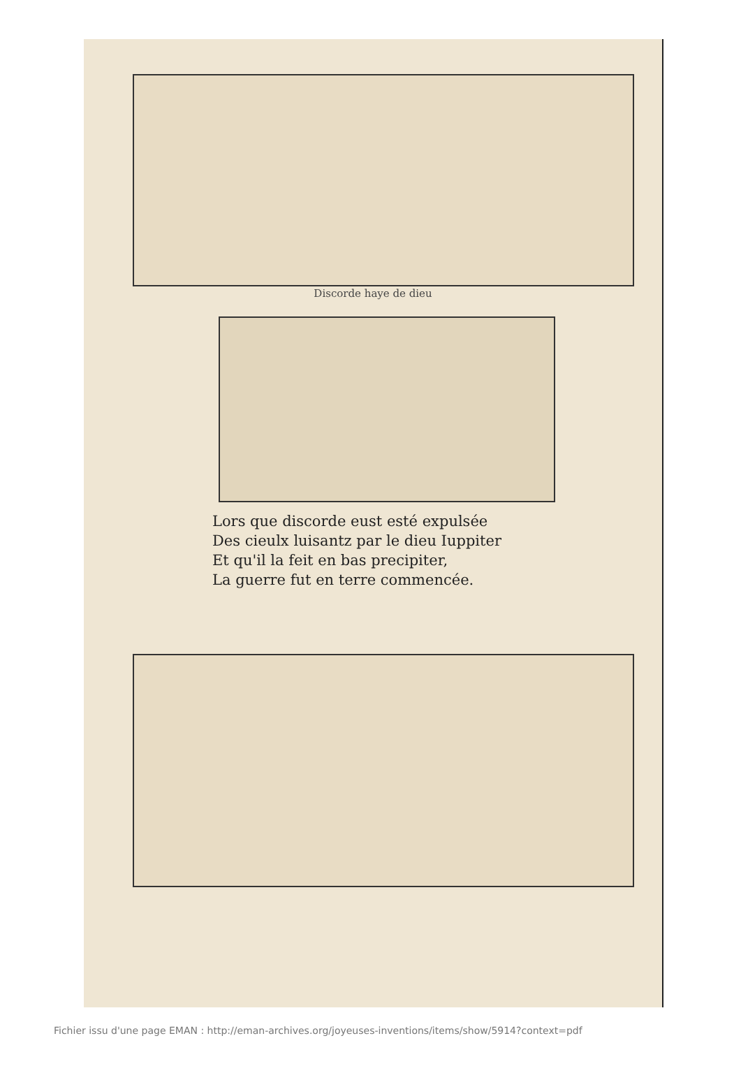Discorde haye de dieu
Lors que discorde eust esté expulsée
Des cieulx luisantz par le dieu Iuppiter
Et qu'il la feit en bas precipiter,
La guerre fut en terre commencée.
Fichier issu d'une page EMAN : http://eman-archives.org/joyeuses-inventions/items/show/5914?context=pdf